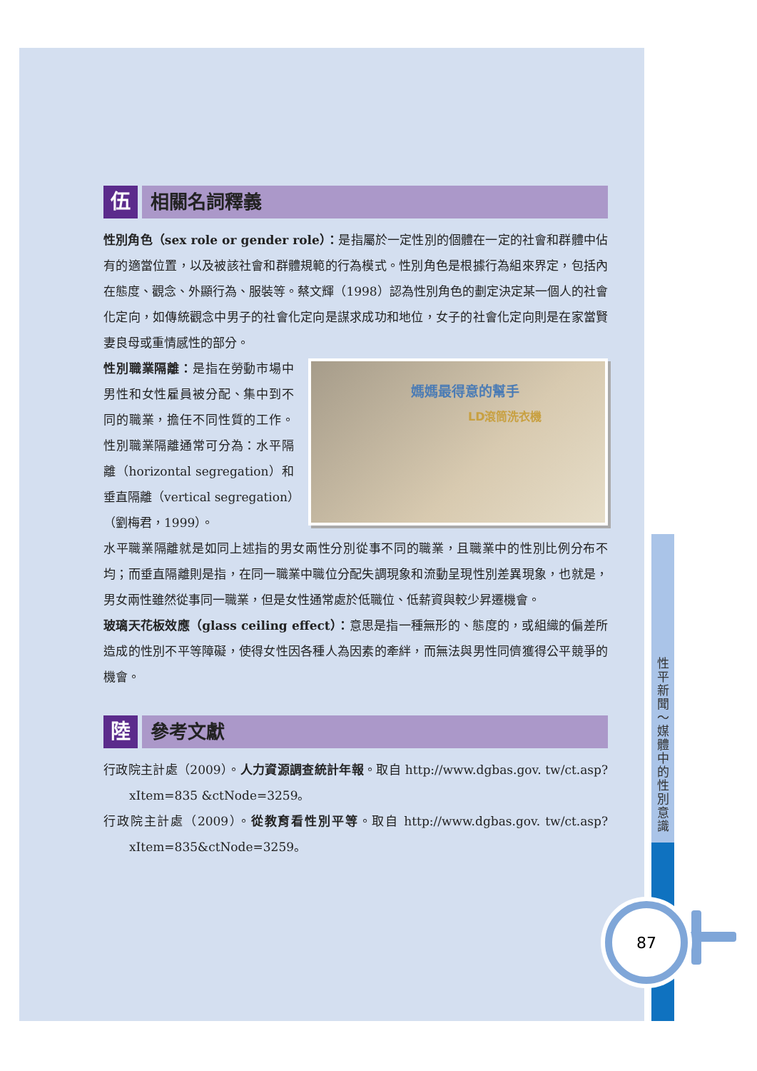伍 相關名詞釋義
性別角色（sex role or gender role）：是指屬於一定性別的個體在一定的社會和群體中佔有的適當位置，以及被該社會和群體規範的行為模式。性別角色是根據行為組來界定，包括內在態度、觀念、外顯行為、服裝等。蔡文輝（1998）認為性別角色的劃定決定某一個人的社會化定向，如傳統觀念中男子的社會化定向是謀求成功和地位，女子的社會化定向則是在家當賢妻良母或重情感性的部分。
媽媽最得意的幫手
LD滾筒洗衣機
性別職業隔離：是指在勞動市場中男性和女性雇員被分配、集中到不同的職業，擔任不同性質的工作。性別職業隔離通常可分為：水平隔離（horizontal segregation）和垂直隔離（vertical segregation）（劉梅君，1999）。
水平職業隔離就是如同上述指的男女兩性分別從事不同的職業，且職業中的性別比例分布不均；而垂直隔離則是指，在同一職業中職位分配失調現象和流動呈現性別差異現象，也就是，男女兩性雖然從事同一職業，但是女性通常處於低職位、低薪資與較少昇遷機會。
玻璃天花板效應（glass ceiling effect）：意思是指一種無形的、態度的，或組織的偏差所造成的性別不平等障礙，使得女性因各種人為因素的牽絆，而無法與男性同儕獲得公平競爭的機會。
陸 參考文獻
行政院主計處（2009）。人力資源調查統計年報。取自 http://www.dgbas.gov. tw/ct.asp?xItem=835 &ctNode=3259。
行政院主計處（2009）。從教育看性別平等。取自 http://www.dgbas.gov. tw/ct.asp?xItem=835&ctNode=3259。
性平新聞～媒體中的性別意識
87